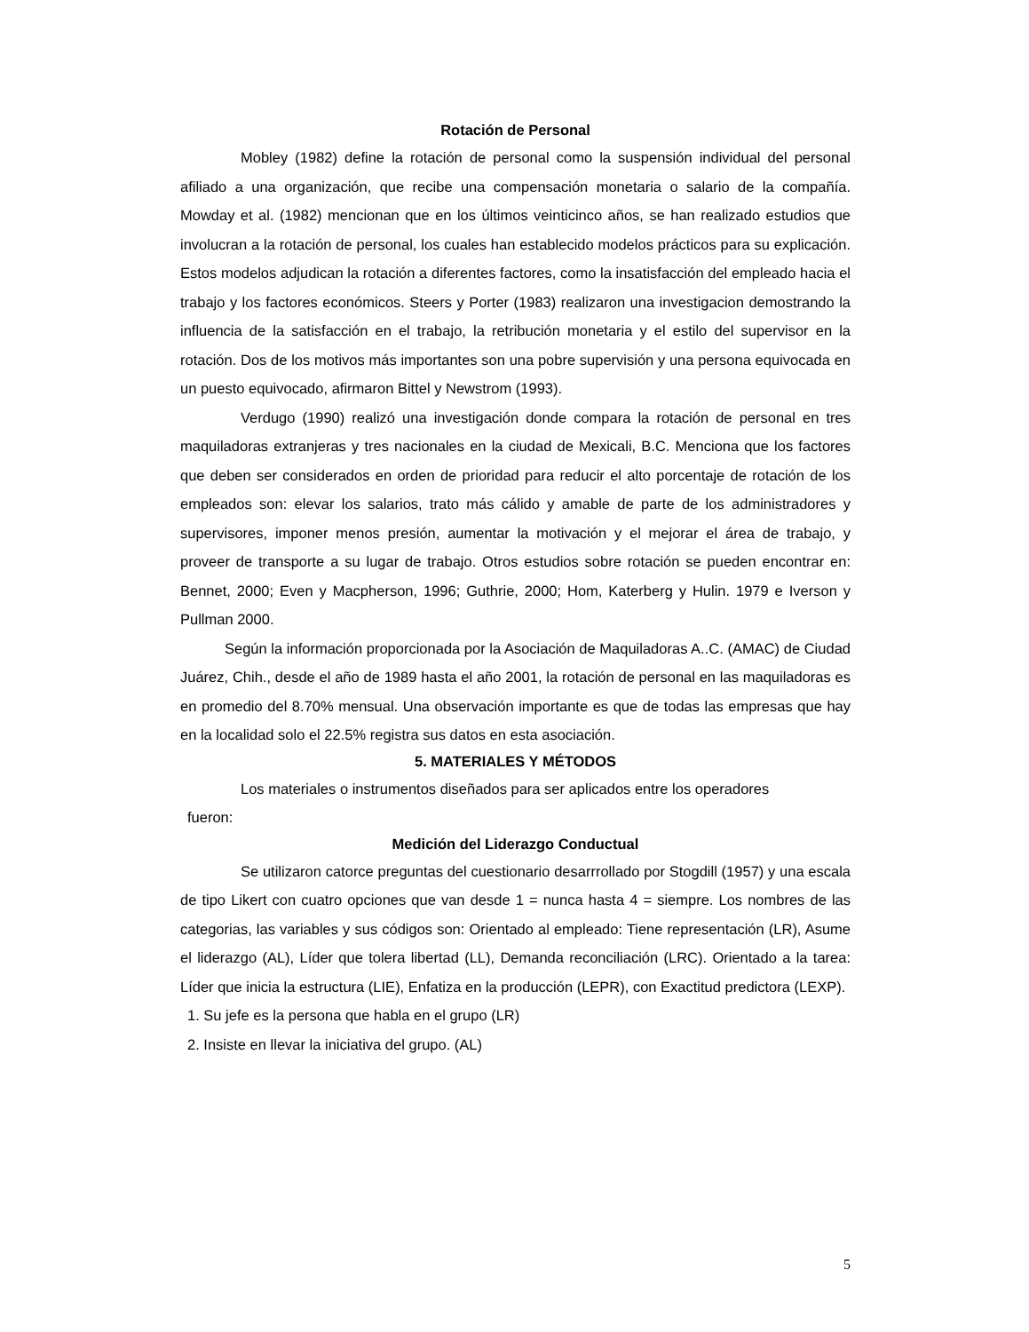Rotación de Personal
Mobley (1982) define la rotación de personal como la suspensión individual del personal afiliado a una organización, que recibe una compensación monetaria o salario de la compañía. Mowday et al. (1982) mencionan que en los últimos veinticinco años, se han realizado estudios que involucran a la rotación de personal, los cuales han establecido modelos prácticos para su explicación. Estos modelos adjudican la rotación a diferentes factores, como la insatisfacción del empleado hacia el trabajo y los factores económicos. Steers y Porter (1983) realizaron una investigacion demostrando la influencia de la satisfacción en el trabajo, la retribución monetaria y el estilo del supervisor en la rotación. Dos de los motivos más importantes son una pobre supervisión y una persona equivocada en un puesto equivocado, afirmaron Bittel y Newstrom (1993).
Verdugo (1990) realizó una investigación donde compara la rotación de personal en tres maquiladoras extranjeras y tres nacionales en la ciudad de Mexicali, B.C. Menciona que los factores que deben ser considerados en orden de prioridad para reducir el alto porcentaje de rotación de los empleados son: elevar los salarios, trato más cálido y amable de parte de los administradores y supervisores, imponer menos presión, aumentar la motivación y el mejorar el área de trabajo, y proveer de transporte a su lugar de trabajo. Otros estudios sobre rotación se pueden encontrar en: Bennet, 2000; Even y Macpherson, 1996; Guthrie, 2000; Hom, Katerberg y Hulin. 1979 e Iverson y Pullman 2000.
Según la información proporcionada por la Asociación de Maquiladoras A..C. (AMAC) de Ciudad Juárez, Chih., desde el año de 1989 hasta el año 2001, la rotación de personal en las maquiladoras es en promedio del 8.70% mensual. Una observación importante es que de todas las empresas que hay en la localidad solo el 22.5% registra sus datos en esta asociación.
5. MATERIALES Y MÉTODOS
Los materiales o instrumentos diseñados para ser aplicados entre los operadores
fueron:
Medición del Liderazgo Conductual
Se utilizaron catorce preguntas del cuestionario desarrrollado por Stogdill (1957) y una escala de tipo Likert con cuatro opciones que van desde 1 = nunca hasta 4 = siempre. Los nombres de las categorias, las variables y sus códigos son: Orientado al empleado: Tiene representación (LR), Asume el liderazgo (AL), Líder que tolera libertad (LL), Demanda reconciliación (LRC). Orientado a la tarea: Líder que inicia la estructura (LIE), Enfatiza en la producción (LEPR), con Exactitud predictora (LEXP).
1. Su jefe es la persona que habla en el grupo (LR)
2. Insiste en llevar la iniciativa del grupo. (AL)
5